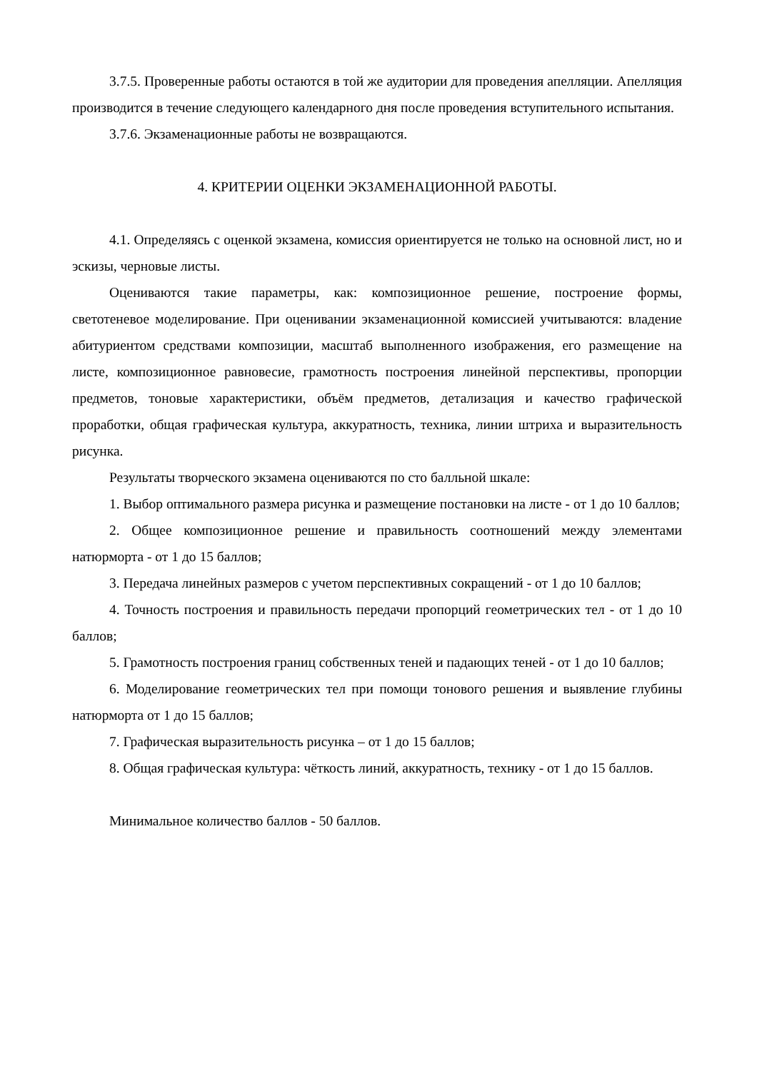3.7.5. Проверенные работы остаются в той же аудитории для проведения апелляции. Апелляция производится в течение следующего календарного дня после проведения вступительного испытания.
3.7.6. Экзаменационные работы не возвращаются.
4. КРИТЕРИИ ОЦЕНКИ ЭКЗАМЕНАЦИОННОЙ РАБОТЫ.
4.1. Определяясь с оценкой экзамена, комиссия ориентируется не только на основной лист, но и эскизы, черновые листы.
Оцениваются такие параметры, как: композиционное решение, построение формы, светотеневое моделирование. При оценивании экзаменационной комиссией учитываются: владение абитуриентом средствами композиции, масштаб выполненного изображения, его размещение на листе, композиционное равновесие, грамотность построения линейной перспективы, пропорции предметов, тоновые характеристики, объём предметов, детализация и качество графической проработки, общая графическая культура, аккуратность, техника, линии штриха и выразительность рисунка.
Результаты творческого экзамена оцениваются по сто балльной шкале:
1. Выбор оптимального размера рисунка и размещение постановки на листе - от 1 до 10 баллов;
2. Общее композиционное решение и правильность соотношений между элементами натюрморта - от 1 до 15 баллов;
3. Передача линейных размеров с учетом перспективных сокращений - от 1 до 10 баллов;
4. Точность построения и правильность передачи пропорций геометрических тел - от 1 до 10 баллов;
5. Грамотность построения границ собственных теней и падающих теней - от 1 до 10 баллов;
6. Моделирование геометрических тел при помощи тонового решения и выявление глубины натюрморта от 1 до 15 баллов;
7. Графическая выразительность рисунка – от 1 до 15 баллов;
8. Общая графическая культура: чёткость линий, аккуратность, технику - от 1 до 15 баллов.
Минимальное количество баллов - 50 баллов.